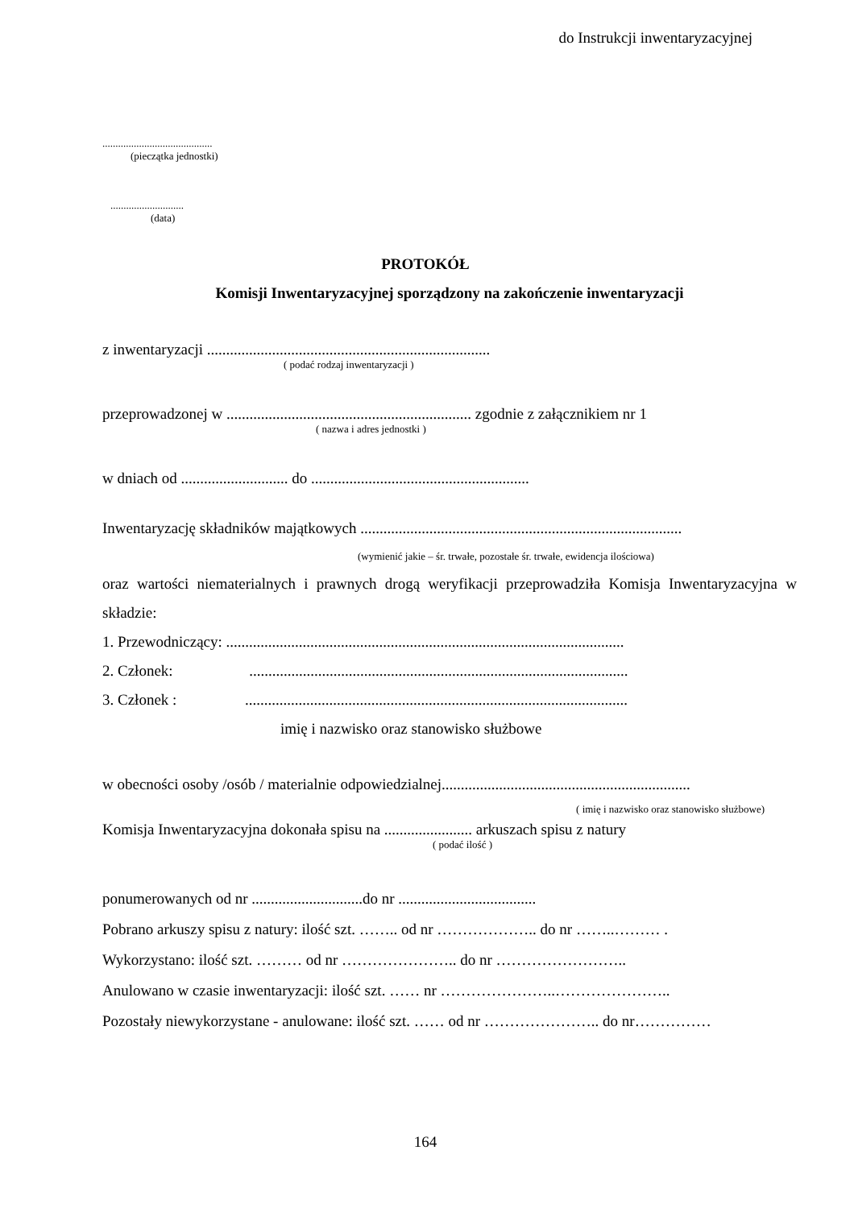do Instrukcji inwentaryzacyjnej
..........................................
(pieczątka jednostki)
............................
(data)
PROTOKÓŁ
Komisji Inwentaryzacyjnej sporządzony na zakończenie inwentaryzacji
z inwentaryzacji ..........................................................................
( podać rodzaj inwentaryzacji )
przeprowadzonej w ................................................................ zgodnie z załącznikiem nr 1
( nazwa i adres jednostki )
w dniach od ............................ do .........................................................
Inwentaryzację składników majątkowych ....................................................................................
(wymienić jakie – śr. trwałe, pozostałe śr. trwałe, ewidencja ilościowa)
oraz wartości niematerialnych i prawnych drogą weryfikacji przeprowadziła Komisja Inwentaryzacyjna w składzie:
1. Przewodniczący: ........................................................................................................
2. Członek: ...................................................................................................
3. Członek : ....................................................................................................
imię i nazwisko oraz stanowisko służbowe
w obecności osoby /osób / materialnie odpowiedzialnej.................................................................
( imię i nazwisko oraz stanowisko służbowe)
Komisja Inwentaryzacyjna dokonała spisu na ....................... arkuszach spisu z natury
( podać ilość )
ponumerowanych od nr .............................do nr ....................................
Pobrano arkuszy spisu z natury: ilość szt. …….. od nr ……………….. do nr ……..……… .
Wykorzystano: ilość szt. ……… od nr ………………….. do nr ……………………..
Anulowano w czasie inwentaryzacji: ilość szt. …… nr …………………..…………………..
Pozostały niewykorzystane - anulowane: ilość szt. …… od nr ………………….. do nr……………
164